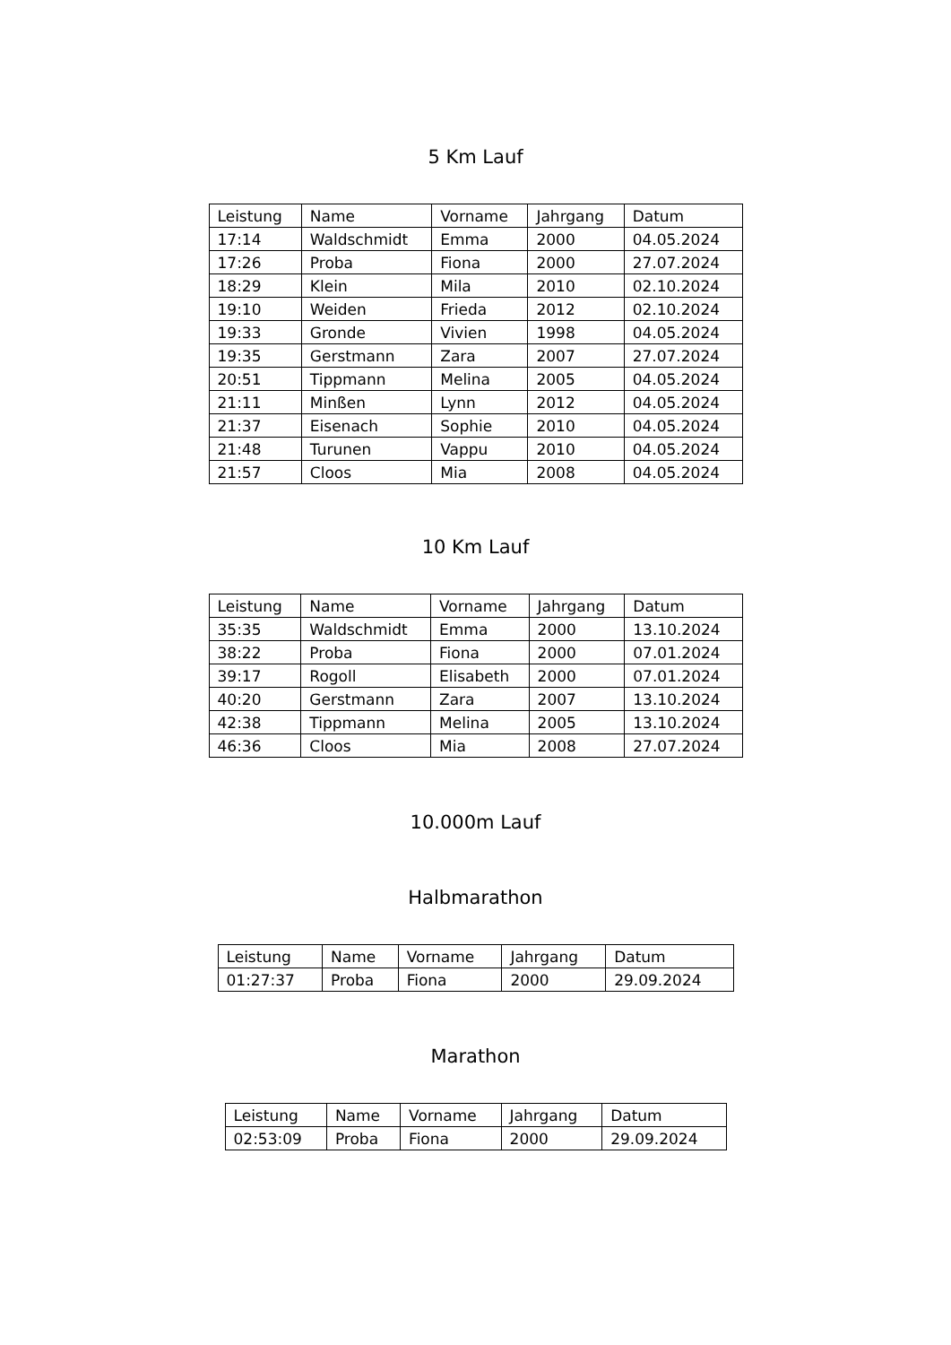5 Km Lauf
| Leistung | Name | Vorname | Jahrgang | Datum |
| --- | --- | --- | --- | --- |
| 17:14 | Waldschmidt | Emma | 2000 | 04.05.2024 |
| 17:26 | Proba | Fiona | 2000 | 27.07.2024 |
| 18:29 | Klein | Mila | 2010 | 02.10.2024 |
| 19:10 | Weiden | Frieda | 2012 | 02.10.2024 |
| 19:33 | Gronde | Vivien | 1998 | 04.05.2024 |
| 19:35 | Gerstmann | Zara | 2007 | 27.07.2024 |
| 20:51 | Tippmann | Melina | 2005 | 04.05.2024 |
| 21:11 | Minßen | Lynn | 2012 | 04.05.2024 |
| 21:37 | Eisenach | Sophie | 2010 | 04.05.2024 |
| 21:48 | Turunen | Vappu | 2010 | 04.05.2024 |
| 21:57 | Cloos | Mia | 2008 | 04.05.2024 |
10 Km Lauf
| Leistung | Name | Vorname | Jahrgang | Datum |
| --- | --- | --- | --- | --- |
| 35:35 | Waldschmidt | Emma | 2000 | 13.10.2024 |
| 38:22 | Proba | Fiona | 2000 | 07.01.2024 |
| 39:17 | Rogoll | Elisabeth | 2000 | 07.01.2024 |
| 40:20 | Gerstmann | Zara | 2007 | 13.10.2024 |
| 42:38 | Tippmann | Melina | 2005 | 13.10.2024 |
| 46:36 | Cloos | Mia | 2008 | 27.07.2024 |
10.000m Lauf
Halbmarathon
| Leistung | Name | Vorname | Jahrgang | Datum |
| --- | --- | --- | --- | --- |
| 01:27:37 | Proba | Fiona | 2000 | 29.09.2024 |
Marathon
| Leistung | Name | Vorname | Jahrgang | Datum |
| --- | --- | --- | --- | --- |
| 02:53:09 | Proba | Fiona | 2000 | 29.09.2024 |